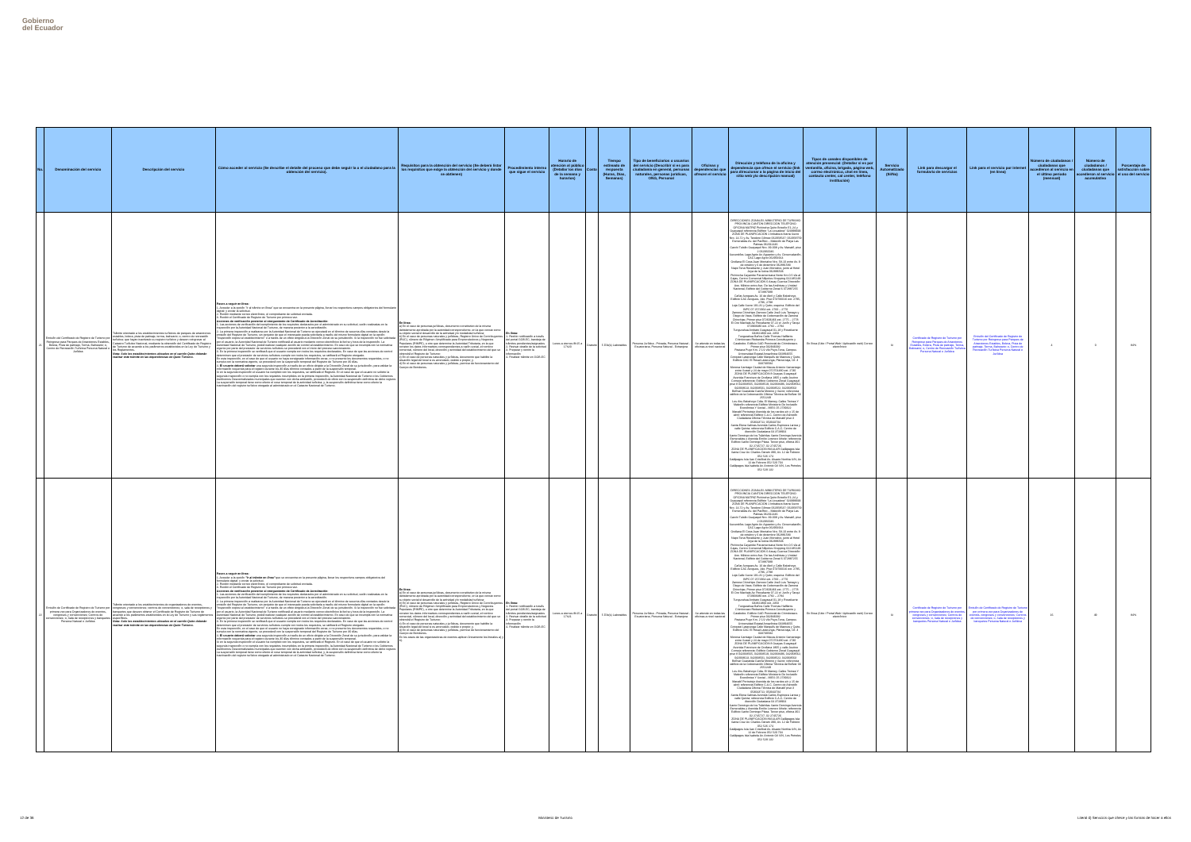Gobierno
del Ecuador
| No. | Denominación del servicio | Descripción del servicio | Cómo acceder al servicio (Se describe el detalle del proceso que debe seguir la o el ciudadano para la obtención del servicio). | Requisitos para la obtención del servicio (Se deberá listar los requisitos que exige la obtención del servicio y donde se obtienen) | Procedimiento interno que sigue el servicio | Horario de atención al público (Detallar los días de la semana y horarios) | Costo | Tiempo estimado de respuesta (Horas, Días, Semanas) | Tipo de beneficiarios o usuarios del servicio (Describir si es para ciudadanía en general, personas naturales, personas jurídicas, ONG, Personal | Oficinas y dependencias que ofrecen el servicio | Dirección y teléfono de la oficina y dependencia que ofrece el servicio (link para direccionar a la página de inicio del sitio web y/o descripción manual) | Tipos de canales disponibles de atención presencial: (Detallar si es por ventanilla, oficina, brigada, página web, correo electrónico, chat en línea, contacto center, cal center, teléfono institución) | Servicio Automatizado (Si/No) | Link para descargar el formulario de servicios | Link para el servicio por internet (en línea) | Número de ciudadanos / ciudadanas que accedieron al servicio en el último período (mensual) | Número de ciudadanos / ciudadanas que accedieron al servicio acumulativo | Porcentaje de satisfacción sobre el uso del servicio |
| --- | --- | --- | --- | --- | --- | --- | --- | --- | --- | --- | --- | --- | --- | --- | --- | --- | --- | --- |
| 21 | Emisión del Certificado de Registro de Turismo por Reingreso para Parques de Atracciones Estables, Bolera, Pista de patinaje, Terma, Balneario; o, Centro de Recreación Turística Persona Natural o Jurídica | Trámite orientado a los establecimientos turísticos de parques de atracciones estables, bolera, pista de patinaje, terma, balneario; o, centro de recreación turística; que hayan inactivado su registro turístico y deseen reingresar al Catastro Turístico Nacional, mediante la obtención del Certificado de Registro de Turismo de acuerdo a los parámetros establecidos en la Ley de Turismo y los Reglamentos. Nota: Solo los establecimientos ubicados en el cantón Quito deberán realizar este trámite en las dependencias de Quito Turismo. | Pasos a seguir en línea: 1. Acceder a la opción "Ir al trámite en línea" que se encuentra en la presente página, llenar los respectivos campos obligatorios del formulario digital; y enviar la solicitud. 2. Recibir mediante correo electrónico, el comprobante de solicitud enviada. 3. Recibir el Certificado de Registro de Turismo por primera vez. Acciones de verificación posterior al otorgamiento de Certificado de Acreditación: 1. Las acciones de verificación del cumplimiento de los requisitos declarados por el administrado en su solicitud, serán realizadas en la inspección por la Autoridad Nacional de Turismo, de manera posterior a la acreditación. 2. La primera inspección a realizarse por la Autoridad Nacional de Turismo se ejecutará en el término de sesenta días contados desde la emisión del Registro de Turismo, sin perjuicio de que el interesado pueda solicitarla a través del mismo formulario digital en la opción "Inspección expost al establecimiento" o a través de un oficio dirigido a la Dirección Zonal de su jurisdicción. Si la inspección no fue solicitada por el usuario, la Autoridad Nacional de Turismo notificará al usuario mediante correo electrónico la fecha y hora de la inspección. La Autoridad Nacional de Turismo, podrá realizar cualquier acción de control al establecimiento. En caso de que se incumpla con la normativa vigente por parte del prestador de servicios turísticos se procederá con el inicio del proceso sancionatorio. 3. En la primera inspección se verificará que el usuario cumpla con todos los requisitos declarados. En caso de que las acciones de control determinen que el prestador de servicios turísticos cumple con todos los requisitos, se ratificará el Registro otorgado. En esta inspección, en el caso de que el usuario no haya consignado información veraz, o no presente los documentos requeridos, o no cumpla con la normativa vigente, se procederá con la suspensión temporal del Registro de Turismo por 30 días. 4. El usuario deberá solicitar una segunda inspección a través de un oficio dirigido a la Dirección Zonal de su jurisdicción, para validar la información requerida para el registro durante los 30 días término contados a partir de la suspensión temporal. Si en la segunda inspección el usuario ha cumplido con los requisitos, se ratificará el Registro. En el caso de que el usuario no solicite la segunda inspección o no cumpla con los requisitos incumplidos en la primera inspección, la Autoridad Nacional de Turismo o los Gobiernos Autónomos Descentralizados municipales que cuenten con dicha atribución, procederá de oficio con la suspensión definitiva de dicho registro. La suspensión temporal tiene como efecto el cese temporal de la actividad turística; y, la suspensión definitiva tiene como efecto la inactivación del registro turístico otorgado al administrado en el Catastro Nacional de Turismo. | En línea: a) En el caso de personas jurídicas, documento constitutivo de la misma debidamente aprobada por la autoridad correspondiente, en la que conste como su objeto social el desarrollo de la actividad y/o modalidad turística; b) En el caso de personas naturales y jurídicas, Registro Único de Contribuyentes (RUC), número de Régimen Simplificado para Emprendedores y Negocios Populares (RIMPE), u otro que determine la Autoridad Tributaria, en la que consten los datos informativos correspondientes a razón social, el nombre comercial, número del local, dirección y actividad del establecimiento del que se obtendrá el Registro de Turismo; c) En el caso de personas naturales y jurídicas, documento que habilite la situación legal del local si es arrendado, cedido o propio; y, d) En el caso de personas naturales y jurídicas, permiso de funcionamiento del Cuerpo de Bomberos. | En línea: 1. Recibir notificación a través del portal GOB.EC, bandeja de trámites pendientes/asignados 2. Revisar detalle de la solicitud 3. Preparar y remitir la información 4. Finalizar trámite en GOB.EC | Lunes a viernes 8h15 a 17h20 | Gratuito | 5 Día(s) Laborables | Persona Jurídica - Privada, Persona Natural - Ecuatoriana, Persona Natural - Extranjera | Se atiende en todas las oficinas a nivel nacional | DIRECCIONES ZONALES MINISTERIO DE TURISMO PROVINCIA CANTÓN DIRECCIÓN TELÉFONO OFICINA MATRIZ Pichincha Quito Briceño E1-24 y Guayaquil referencia Edificio "La Licuadora" 023999333 ZONA DE PLANIFICACIÓN 1 Imbabura Ibarra Sucre Nro. 14-72 y Av. Teodoro Gómez 062958547; 062958759 Esmeraldas Av. del Pacífico – Malecón de Playa Las Palmas 062011446 Carchi Tulcán Guayaquil Nro. 39-008 y Av. Manabí, piso 2 062960046 Sucumbíos Lago Agrio Av. Aguarico y Av. Circunvalación, CAC Lago Agrio 062991914 Orellana El Coca Juan Montalvo Nro. 58-10 entre Av. 9 de octubre y 6 de diciembre 062881583 Napo Tena Rocafuerte y Juan Montalvo, junto al Hotel Joya de la Selva 062886536 Pichincha Cayambe Panamericana Norte Km 0.5 vía al Cajas, Centro Comercial Nápoles Shopping 022185249 ZONA DE PLANIFICACIÓN 6 Azuay Cuenca Dirección: Ave. México entre Ave. De las Américas y Unidad Nacional, Edificio del Gobierno Zonal 6 072887255 072887089 Cañar Azogues Av. 16 de Abril y Calle Babahoyo. Edificio CAC Azogues. 2do. Piso 073706016 ext. 2795, 2796, 2798 Loja Calle Sucre 191-31 y Quito, esquina. Edificio del INPC 07 2572964 ext. 2760 – 2770 Zamora Chinchipe Zamora Calle José Luis Tamayo y Diego de Vaca. Edificio de Gobernación de Zamora Chinchipe, Primer piso 072606466 ext. 2775 – 2778 El Oro Machala Av. Rocafuerte 07-22 e/ Junín y Tarqui 072968480 ext. 2782 – 2784 Tungurahua Ambato Guayaquil 01-18 y Rocafuerte 032821800 ext. 2350 Tungurahua Baños Calle Thomas Halflants Chimborazo Riobamba Primera Constituyente y Carabobo. Edificio GAD Provincial de Chimborazo. Primer piso 032946682 Pastaza Puyo Km. 2 1/2 vía Puyo-Tena, Campus Universidad Estatal Amazónica 032894655 Cotopaxi Latacunga Calle Marqués de Maenza y Quito, Edificio CAC El Rosal Latacunga, Planta baja, Of. 3 033730594 Morona Santiago Ciudad de Macas Antonio Samaniego entre Soasti y 24 de mayo 072701480 ext. 2730 ZONA DE PLANIFICACIÓN 8 Guayas Guayaquil Avenida Francisco de Orellana 1805 y calle Justino Cornejo referencia; Edificio Gobierno Zonal Guayaquil piso 8 042068565, 042068519, 042068496, 042068562, 042068613, 042068501, 042068522, 042068563 Bolívar Guaranda García Moreno y Sucre; referencia edificio de la Gobernación Oficina Técnica de Bolívar 03 2551249 Los ríos Babahoyo Cdla. El Mamey, Calles Twinza Y Malecón referencia Edificio Ministerio De Inclusión Económica Y Social – MIES 05 2739322 Manabí Portoviejo Avenida de los nardos s/n y 15 de abril; referencia Edificio C.A.C. Centro de Atención Ciudadana Oficina Técnica de Manabí piso 3 053043711; 053043734 Santa Elena Salinas Avenida Carlos Espinoza Larrea y calle Quinta; referencia Edificio C.A.C. Centro de Atención Ciudadana 04 3728904 Santo Domingo de los Tsáchilas Santo Domingo Avenida Esmeraldas y Avenida Emilio Lorenzo Sthele; referencia Edificio Santo Domingo Plaza. Tercer piso, oficina 301 02 2745727, 02 2745726 ZONA DE PLANIFICACIÓN INSULAR Galápagos Isla Santa Cruz Av. Charles Darwin 390, Av. 12 de Febrero 052 526 174 Galápagos Isla San Cristóbal Av. Alsacio Northia S/N, Av. 12 de Febrero 052 520 704 Galápagos Isla Isabela Av. Antonio Gil S/N, Los Petreles 052 529 132 | En línea (Sitio / Portal Web / Aplicación web) Correo electrónico | Si | Certificado de Registro de Turismo por Reingreso para Parques de Atracciones Estables, Bolera, Pista de patinaje, Terma, Balneario; o, Centro de Recreación Turística Persona Natural o Jurídica | Emisión del Certificado de Registro de Turismo por Reingreso para Parques de Atracciones Estables, Bolera, Pista de patinaje, Terma, Balneario; o, Centro de Recreación Turística Persona Natural o Jurídica | 4 | 0 | 84% |
| 22 | Emisión de Certificado de Registro de Turismo por primera vez para Organizadores de eventos, congresos y convenciones; Centros de convenciones; o, Sala de recepciones y banquetes Persona Natural o Jurídica | Trámite orientado a los establecimientos de organizadores de eventos, congresos y convenciones; centros de convenciones; o, sala de recepciones y banquetes que deseen obtener el Certificado de Registro de Turismo de acuerdo a los parámetros establecidos en la Ley de Turismo y sus reglamentos específicos. Nota: Solo los establecimientos ubicados en el cantón Quito deberán realizar este trámite en las dependencias de Quito Turismo. | Pasos a seguir en línea: 1. Acceder a la opción "Ir al trámite en línea" que se encuentra en la presente página, llenar los respectivos campos obligatorios del formulario digital; y enviar la solicitud. 2. Recibir mediante correo electrónico, el comprobante de solicitud enviada. 3. Recibir el Certificado de Registro de Turismo por primera vez. Acciones de verificación posterior al otorgamiento de Certificado de Acreditación: 1. Las acciones de verificación del cumplimiento de los requisitos declarados por el administrado en su solicitud, serán realizadas en la inspección por la Autoridad Nacional de Turismo, de manera posterior a la acreditación. 2. La primera inspección a realizarse por la Autoridad Nacional de Turismo se ejecutará en el término de sesenta días contados desde la emisión del Registro de Turismo, sin perjuicio de que el interesado pueda solicitarla a través del mismo formulario digital en la opción "Inspección expost al establecimiento" o a través de un oficio dirigido a la Dirección Zonal de su jurisdicción. Si la inspección no fue solicitada por el usuario, la Autoridad Nacional de Turismo notificará al usuario mediante correo electrónico la fecha y hora de la inspección. La Autoridad Nacional de Turismo, podrá realizar cualquier acción de control al establecimiento. En caso de que se incumpla con la normativa vigente por parte del prestador de servicios turísticos se procederá con el inicio del proceso sancionatorio. 3. En la primera inspección se verificará que el usuario cumpla con todos los requisitos declarados. En caso de que las acciones de control determinen que el prestador de servicios turísticos cumple con todos los requisitos, se ratificará el Registro otorgado. En esta inspección, en el caso de que el usuario no haya consignado información veraz, o no presente los documentos requeridos, o no cumpla con la normativa vigente, se procederá con la suspensión temporal del Registro de Turismo por 30 días. 4. El usuario deberá solicitar una segunda inspección a través de un oficio dirigido a la Dirección Zonal de su jurisdicción, para validar la información requerida para el registro durante los 30 días término contados a partir de la suspensión temporal. Si en la segunda inspección el usuario ha cumplido con los requisitos, se ratificará el Registro. En el caso de que el usuario no solicite la segunda inspección o no cumpla con los requisitos incumplidos en la primera inspección, la Autoridad Nacional de Turismo o los Gobiernos Autónomos Descentralizados municipales que cuenten con dicha atribución, procederá de oficio con la suspensión definitiva de dicho registro. La suspensión temporal tiene como efecto el cese temporal de la actividad turística; y, la suspensión definitiva tiene como efecto la inactivación del registro turístico otorgado al administrado en el Catastro Nacional de Turismo. | En línea: a) En el caso de personas jurídicas, documento constitutivo de la misma debidamente aprobada por la autoridad correspondiente, en la que conste como su objeto social el desarrollo de la actividad y/o modalidad turística; b) En el caso de personas naturales y jurídicas, Registro Único de Contribuyentes (RUC), número de Régimen Simplificado para Emprendedores y Negocios Populares (RIMPE), u otro que determine la Autoridad Tributaria, en la que consten los datos informativos correspondientes a razón social, el nombre comercial, número del local, dirección y actividad del establecimiento del que se obtendrá el Registro de Turismo; c) En el caso de personas naturales y jurídicas, documento que habilite la situación legal del local si es arrendado, cedido o propio; y, d) En el caso de personas naturales y jurídicas, permiso de funcionamiento del Cuerpo de Bomberos. En los casos de las organizadoras de eventos aplican únicamente los literales a) y b). | En línea: 1. Recibir notificación a través del portal GOB.EC, bandeja de trámites pendientes/asignados 2. Revisar detalle de la solicitud 3. Preparar y remitir la información 4. Finalizar trámite en GOB.EC | Lunes a viernes 8h15 a 17h21 | Gratuito | 5 Día(s) Laborables | Persona Jurídica - Privada, Persona Natural - Ecuatoriana, Persona Natural - Extranjera | Se atiende en todas las oficinas a nivel nacional | DIRECCIONES ZONALES MINISTERIO DE TURISMO PROVINCIA CANTÓN DIRECCIÓN TELÉFONO OFICINA MATRIZ Pichincha Quito Briceño E1-24 y Guayaquil referencia Edificio "La Licuadora" 023999333 ZONA DE PLANIFICACIÓN 1 Imbabura Ibarra Sucre Nro. 14-72 y Av. Teodoro Gómez 062958547; 062958759 Esmeraldas Av. del Pacífico – Malecón de Playa Las Palmas 062011446 Carchi Tulcán Guayaquil Nro. 39-008 y Av. Manabí, piso 2 062960046 Sucumbíos Lago Agrio Av. Aguarico y Av. Circunvalación, CAC Lago Agrio 062991914 Orellana El Coca Juan Montalvo Nro. 58-10 entre Av. 9 de octubre y 6 de diciembre 062881583 Napo Tena Rocafuerte y Juan Montalvo, junto al Hotel Joya de la Selva 062886536 Pichincha Cayambe Panamericana Norte Km 0.5 vía al Cajas, Centro Comercial Nápoles Shopping 022185249 ZONA DE PLANIFICACIÓN 6 Azuay Cuenca Dirección: Ave. México entre Ave. De las Américas y Unidad Nacional, Edificio del Gobierno Zonal 6 072887255 072887089 Cañar Azogues Av. 16 de Abril y Calle Babahoyo. Edificio CAC Azogues. 2do. Piso 073706016 ext. 2795, 2796, 2798 Loja Calle Sucre 191-31 y Quito, esquina. Edificio del INPC 07 2572964 ext. 2760 – 2770 Zamora Chinchipe Zamora Calle José Luis Tamayo y Diego de Vaca. Edificio de Gobernación de Zamora Chinchipe, Primer piso 072606466 ext. 2775 – 2778 El Oro Machala Av. Rocafuerte 07-22 e/ Junín y Tarqui 072968480 ext. 2782 – 2784 Tungurahua Ambato Guayaquil 01-18 y Rocafuerte 032821800 ext. 2350 Tungurahua Baños Calle Thomas Halflants Chimborazo Riobamba Primera Constituyente y Carabobo. Edificio GAD Provincial de Chimborazo. Primer piso 032946682 Pastaza Puyo Km. 2 1/2 vía Puyo-Tena, Campus Universidad Estatal Amazónica 032894655 Cotopaxi Latacunga Calle Marqués de Maenza y Quito, Edificio CAC El Rosal Latacunga, Planta baja, Of. 3 033730594 Morona Santiago Ciudad de Macas Antonio Samaniego entre Soasti y 24 de mayo 072701480 ext. 2730 ZONA DE PLANIFICACIÓN 8 Guayas Guayaquil Avenida Francisco de Orellana 1805 y calle Justino Cornejo referencia; Edificio Gobierno Zonal Guayaquil piso 8 042068565, 042068519, 042068496, 042068562, 042068613, 042068501, 042068522, 042068563 Bolívar Guaranda García Moreno y Sucre; referencia edificio de la Gobernación Oficina Técnica de Bolívar 03 2551249 Los ríos Babahoyo Cdla. El Mamey, Calles Twinza Y Malecón referencia Edificio Ministerio De Inclusión Económica Y Social – MIES 05 2739322 Manabí Portoviejo Avenida de los nardos s/n y 15 de abril; referencia Edificio C.A.C. Centro de Atención Ciudadana Oficina Técnica de Manabí piso 3 053043711; 053043734 Santa Elena Salinas Avenida Carlos Espinoza Larrea y calle Quinta; referencia Edificio C.A.C. Centro de Atención Ciudadana 04 3728904 Santo Domingo de los Tsáchilas Santo Domingo Avenida Esmeraldas y Avenida Emilio Lorenzo Sthele; referencia Edificio Santo Domingo Plaza. Tercer piso, oficina 301 02 2745727, 02 2745726 ZONA DE PLANIFICACIÓN INSULAR Galápagos Isla Santa Cruz Av. Charles Darwin 390, Av. 12 de Febrero 052 526 174 Galápagos Isla San Cristóbal Av. Alsacio Northia S/N, Av. 12 de Febrero 052 520 704 Galápagos Isla Isabela Av. Antonio Gil S/N, Los Petreles 052 529 132 | En línea (Sitio / Portal Web / Aplicación web) Correo electrónico | Si | Certificado de Registro de Turismo por primera vez para Organizadores de eventos, congresos y convenciones; Centros de convenciones; o, Sala de recepciones y banquetes Persona Natural o Jurídica | Emisión de Certificado de Registro de Turismo por primera vez para Organizadores de eventos, congresos y convenciones; Centros de convenciones; o, Sala de recepciones y banquetes Persona Natural o Jurídica | 16 | 49 | 84% |
12 de 36 Ministerio de Turismo Literal d) Servicios que ofrece y las formas de hacer a ellos